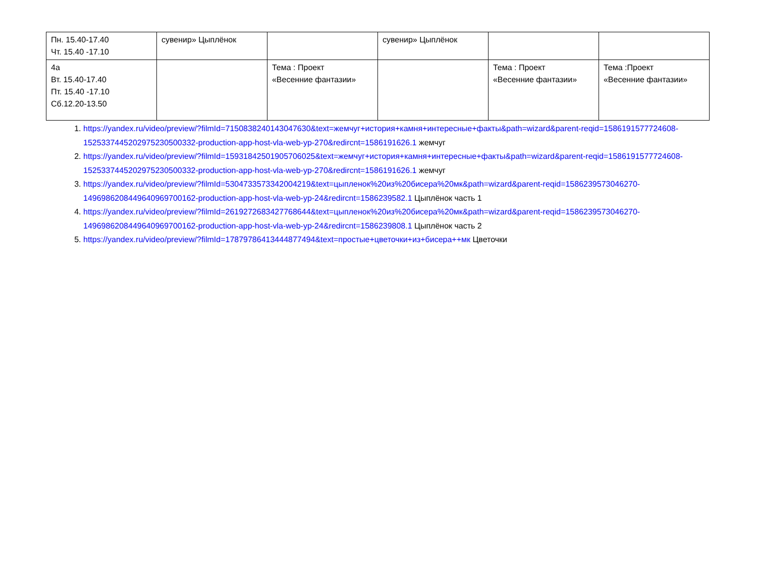| Пн. 15.40-17.40 Чт. 15.40 -17.10 | сувенир» Цыплёнок | | сувенир» Цыплёнок | | |
| 4а Вт. 15.40-17.40 Пт. 15.40 -17.10 Сб.12.20-13.50 | | Тема : Проект «Весенние фантазии» | | Тема : Проект «Весенние фантазии» | Тема :Проект «Весенние фантазии» |
1. https://yandex.ru/video/preview/?filmId=7150838240143047630&text=жемчуг+история+камня+интересные+факты&path=wizard&parent-reqid=1586191577724608-1525337445202975230500332-production-app-host-vla-web-yp-270&redircnt=1586191626.1 жемчуг
2. https://yandex.ru/video/preview/?filmId=15931842501905706025&text=жемчуг+история+камня+интересные+факты&path=wizard&parent-reqid=1586191577724608-1525337445202975230500332-production-app-host-vla-web-yp-270&redircnt=1586191626.1 жемчуг
3. https://yandex.ru/video/preview/?filmId=5304733573342004219&text=цыпленок%20из%20бисера%20мк&path=wizard&parent-reqid=1586239573046270-1496986208449640969700162-production-app-host-vla-web-yp-24&redircnt=1586239582.1 Цыплёнок часть 1
4. https://yandex.ru/video/preview/?filmId=2619272683427768644&text=цыпленок%20из%20бисера%20мк&path=wizard&parent-reqid=1586239573046270-1496986208449640969700162-production-app-host-vla-web-yp-24&redircnt=1586239808.1 Цыплёнок часть 2
5. https://yandex.ru/video/preview/?filmId=1787978641344487749​4&text=простые+цветочки+из+бисера++мк Цветочки